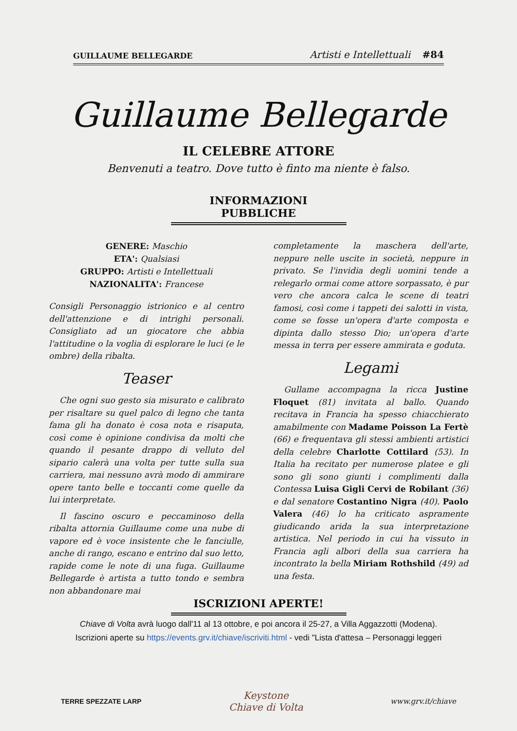GUILLAUME BELLEGARDE Artisti e Intellettuali #84
Guillaume Bellegarde
IL CELEBRE ATTORE
Benvenuti a teatro. Dove tutto è finto ma niente è falso.
INFORMAZIONI PUBBLICHE
GENERE: Maschio
ETA': Qualsiasi
GRUPPO: Artisti e Intellettuali
NAZIONALITA': Francese
Consigli Personaggio istrionico e al centro dell'attenzione e di intrighi personali. Consigliato ad un giocatore che abbia l'attitudine o la voglia di esplorare le luci (e le ombre) della ribalta.
Teaser
Che ogni suo gesto sia misurato e calibrato per risaltare su quel palco di legno che tanta fama gli ha donato è cosa nota e risaputa, così come è opinione condivisa da molti che quando il pesante drappo di velluto del sipario calerà una volta per tutte sulla sua carriera, mai nessuno avrà modo di ammirare opere tanto belle e toccanti come quelle da lui interpretate.
Il fascino oscuro e peccaminoso della ribalta attornia Guillaume come una nube di vapore ed è voce insistente che le fanciulle, anche di rango, escano e entrino dal suo letto, rapide come le note di una fuga. Guillaume Bellegarde è artista a tutto tondo e sembra non abbandonare mai
completamente la maschera dell'arte, neppure nelle uscite in società, neppure in privato. Se l'invidia degli uomini tende a relegarlo ormai come attore sorpassato, è pur vero che ancora calca le scene di teatri famosi, così come i tappeti dei salotti in vista, come se fosse un'opera d'arte composta e dipinta dallo stesso Dio; un'opera d'arte messa in terra per essere ammirata e goduta.
Legami
Gullame accompagna la ricca Justine Floquet (81) invitata al ballo. Quando recitava in Francia ha spesso chiacchierato amabilmente con Madame Poisson La Fertè (66) e frequentava gli stessi ambienti artistici della celebre Charlotte Cottilard (53). In Italia ha recitato per numerose platee e gli sono gli sono giunti i complimenti dalla Contessa Luisa Gigli Cervi de Robilant (36) e dal senatore Costantino Nigra (40). Paolo Valera (46) lo ha criticato aspramente giudicando arida la sua interpretazione artistica. Nel periodo in cui ha vissuto in Francia agli albori della sua carriera ha incontrato la bella Miriam Rothshild (49) ad una festa.
ISCRIZIONI APERTE!
Chiave di Volta avrà luogo dall'11 al 13 ottobre, e poi ancora il 25-27, a Villa Aggazzotti (Modena).
Iscrizioni aperte su https://events.grv.it/chiave/iscriviti.html - vedi "Lista d'attesa – Personaggi leggeri
TERRE SPEZZATE LARP Keystone
Chiave di Volta www.grv.it/chiave